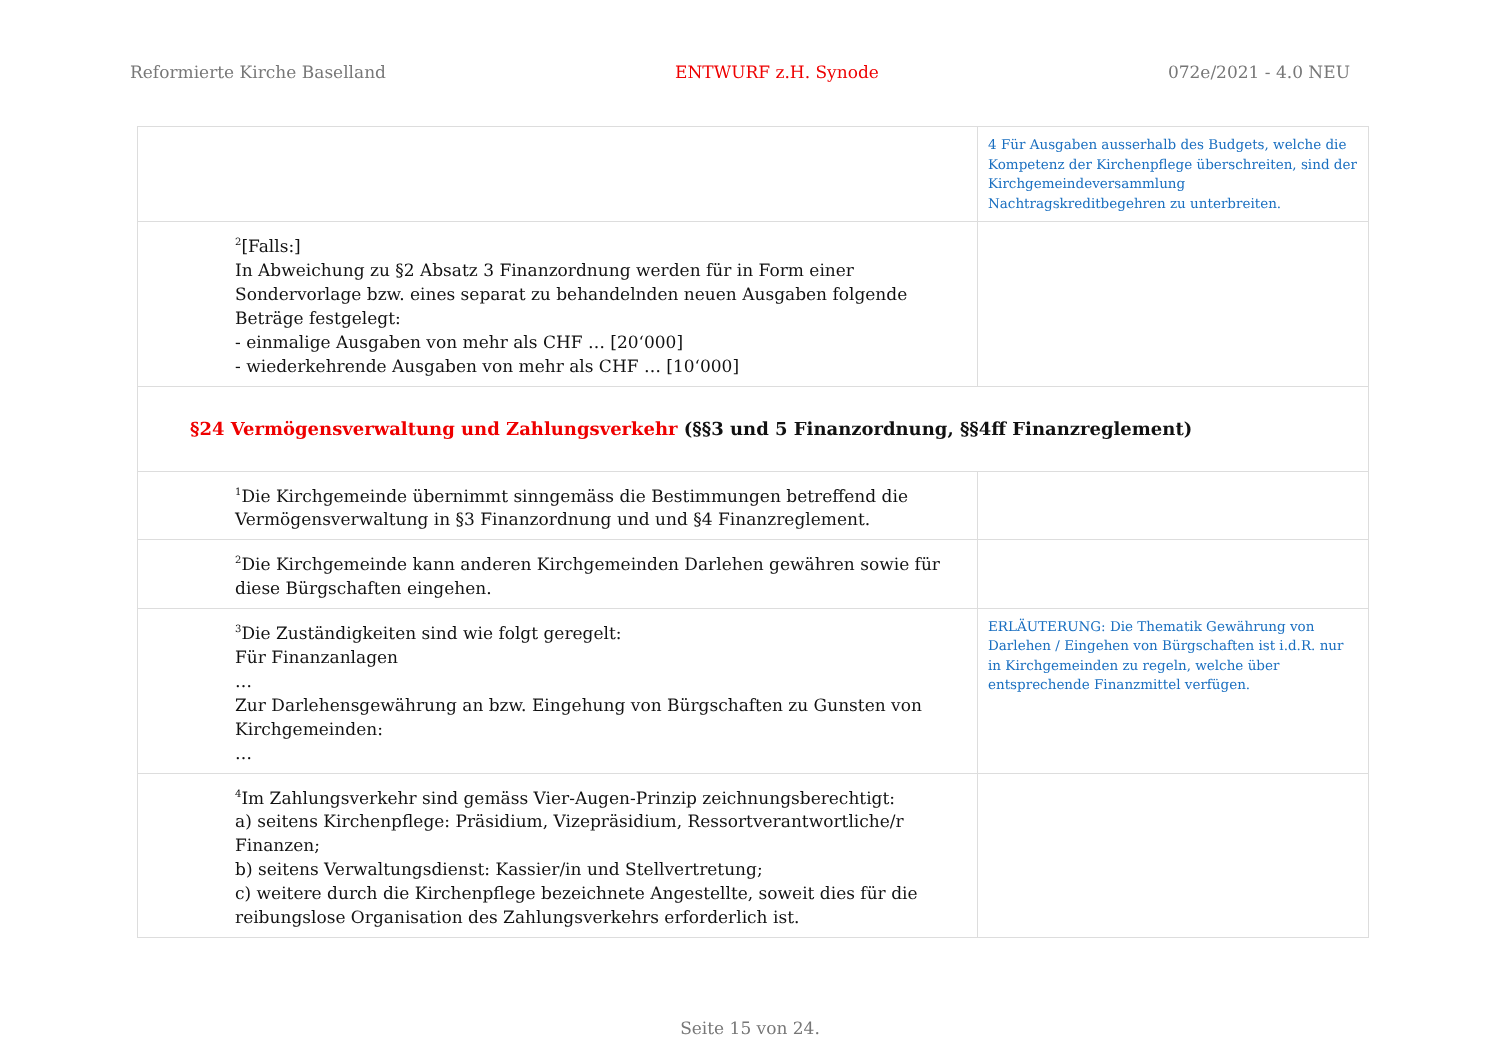Reformierte Kirche Baselland ENTWURF z.H. Synode 072e/2021 - 4.0 NEU
| | 4 Für Ausgaben ausserhalb des Budgets, welche die Kompetenz der Kirchenpflege überschreiten, sind der Kirchgemeindeversammlung Nachtragskreditbegehren zu unterbreiten. |
| <sup>2</sup> [Falls:] In Abweichung zu §2 Absatz 3 Finanzordnung werden für in Form einer Sondervorlage bzw. eines separat zu behandelnden neuen Ausgaben folgende Beträge festgelegt: - einmalige Ausgaben von mehr als CHF … [20‘000] - wiederkehrende Ausgaben von mehr als CHF … [10‘000] | |
| §24 Vermögensverwaltung und Zahlungsverkehr (§§3 und 5 Finanzordnung, §§4ff Finanzreglement) | |
| <sup>1</sup> Die Kirchgemeinde übernimmt sinngemäss die Bestimmungen betreffend die Vermögensverwaltung in §3 Finanzordnung und und §4 Finanzreglement. | |
| <sup>2</sup> Die Kirchgemeinde kann anderen Kirchgemeinden Darlehen gewähren sowie für diese Bürgschaften eingehen. | |
| <sup>3</sup> Die Zuständigkeiten sind wie folgt geregelt: Für Finanzanlagen … Zur Darlehensgewährung an bzw. Eingehung von Bürgschaften zu Gunsten von Kirchgemeinden: … | ERLÄUTERUNG: Die Thematik Gewährung von Darlehen / Eingehen von Bürgschaften ist i.d.R. nur in Kirchgemeinden zu regeln, welche über entsprechende Finanzmittel verfügen. |
| <sup>4</sup> Im Zahlungsverkehr sind gemäss Vier-Augen-Prinzip zeichnungsberechtigt: a) seitens Kirchenpflege: Präsidium, Vizepräsidium, Ressortverantwortliche/r Finanzen; b) seitens Verwaltungsdienst: Kassier/in und Stellvertretung; c) weitere durch die Kirchenpflege bezeichnete Angestellte, soweit dies für die reibungslose Organisation des Zahlungsverkehrs erforderlich ist. | |
Seite 15 von 24.